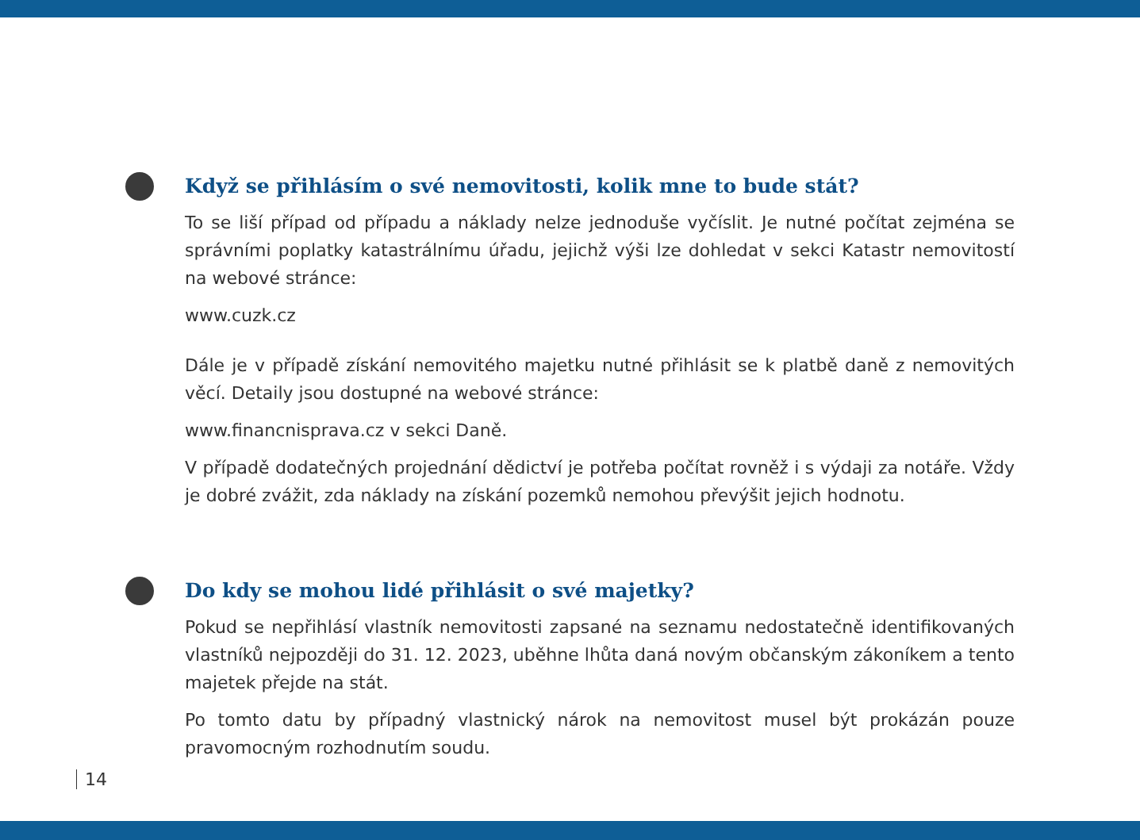Když se přihlásím o své nemovitosti, kolik mne to bude stát?
To se liší případ od případu a náklady nelze jednoduše vyčíslit. Je nutné počítat zejména se správními poplatky katastrálnímu úřadu, jejichž výši lze dohledat v sekci Katastr nemovitostí na webové stránce:
www.cuzk.cz
Dále je v případě získání nemovitého majetku nutné přihlásit se k platbě daně z nemovitých věcí. Detaily jsou dostupné na webové stránce:
www.financnisprava.cz v sekci Daně.
V případě dodatečných projednání dědictví je potřeba počítat rovněž i s výdaji za notáře. Vždy je dobré zvážit, zda náklady na získání pozemků nemohou převýšit jejich hodnotu.
Do kdy se mohou lidé přihlásit o své majetky?
Pokud se nepřihlásí vlastník nemovitosti zapsané na seznamu nedostatečně identifikovaných vlastníků nejpozději do 31. 12. 2023, uběhne lhůta daná novým občanským zákoníkem a tento majetek přejde na stát.
Po tomto datu by případný vlastnický nárok na nemovitost musel být prokázán pouze pravomocným rozhodnutím soudu.
14